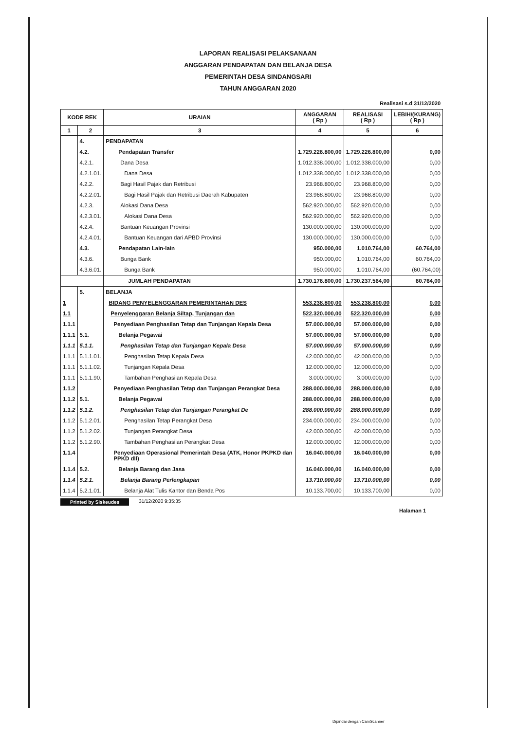LAPORAN REALISASI PELAKSANAAN
ANGGARAN PENDAPATAN DAN BELANJA DESA
PEMERINTAH DESA SINDANGSARI
TAHUN ANGGARAN 2020
Realisasi s.d 31/12/2020
| KODE REK | | URAIAN | ANGGARAN ( Rp ) | REALISASI ( Rp ) | LEBIH/(KURANG) ( Rp ) |
| --- | --- | --- | --- | --- | --- |
| 1 | 2 | 3 | 4 | 5 | 6 |
| | 4. | PENDAPATAN | | | |
| | 4.2. | Pendapatan Transfer | 1.729.226.800,00 | 1.729.226.800,00 | 0,00 |
| | 4.2.1. | Dana Desa | 1.012.338.000,00 | 1.012.338.000,00 | 0,00 |
| | 4.2.1.01. | Dana Desa | 1.012.338.000,00 | 1.012.338.000,00 | 0,00 |
| | 4.2.2. | Bagi Hasil Pajak dan Retribusi | 23.968.800,00 | 23.968.800,00 | 0,00 |
| | 4.2.2.01. | Bagi Hasil Pajak dan Retribusi Daerah Kabupaten | 23.968.800,00 | 23.968.800,00 | 0,00 |
| | 4.2.3. | Alokasi Dana Desa | 562.920.000,00 | 562.920.000,00 | 0,00 |
| | 4.2.3.01. | Alokasi Dana Desa | 562.920.000,00 | 562.920.000,00 | 0,00 |
| | 4.2.4. | Bantuan Keuangan Provinsi | 130.000.000,00 | 130.000.000,00 | 0,00 |
| | 4.2.4.01. | Bantuan Keuangan dari APBD Provinsi | 130.000.000,00 | 130.000.000,00 | 0,00 |
| | 4.3. | Pendapatan Lain-lain | 950.000,00 | 1.010.764,00 | 60.764,00 |
| | 4.3.6. | Bunga Bank | 950.000,00 | 1.010.764,00 | 60.764,00 |
| | 4.3.6.01. | Bunga Bank | 950.000,00 | 1.010.764,00 | (60.764,00) |
| | | JUMLAH PENDAPATAN | 1.730.176.800,00 | 1.730.237.564,00 | 60.764,00 |
| | 5. | BELANJA | | | |
| 1 | | BIDANG PENYELENGGARAN PEMERINTAHAN DES | 553.238.800,00 | 553.238.800,00 | 0,00 |
| 1.1 | | Penyelenggaran Belanja Siltap, Tunjangan dan | 522.320.000,00 | 522.320.000,00 | 0,00 |
| 1.1.1 | | Penyediaan Penghasilan Tetap dan Tunjangan Kepala Desa | 57.000.000,00 | 57.000.000,00 | 0,00 |
| 1.1.1 | 5.1. | Belanja Pegawai | 57.000.000,00 | 57.000.000,00 | 0,00 |
| 1.1.1 | 5.1.1. | Penghasilan Tetap dan Tunjangan Kepala Desa | 57.000.000,00 | 57.000.000,00 | 0,00 |
| 1.1.1 | 5.1.1.01. | Penghasilan Tetap Kepala Desa | 42.000.000,00 | 42.000.000,00 | 0,00 |
| 1.1.1 | 5.1.1.02. | Tunjangan Kepala Desa | 12.000.000,00 | 12.000.000,00 | 0,00 |
| 1.1.1 | 5.1.1.90. | Tambahan Penghasilan Kepala Desa | 3.000.000,00 | 3.000.000,00 | 0,00 |
| 1.1.2 | | Penyediaan Penghasilan Tetap dan Tunjangan Perangkat Desa | 288.000.000,00 | 288.000.000,00 | 0,00 |
| 1.1.2 | 5.1. | Belanja Pegawai | 288.000.000,00 | 288.000.000,00 | 0,00 |
| 1.1.2 | 5.1.2. | Penghasilan Tetap dan Tunjangan Perangkat De | 288.000.000,00 | 288.000.000,00 | 0,00 |
| 1.1.2 | 5.1.2.01. | Penghasilan Tetap Perangkat Desa | 234.000.000,00 | 234.000.000,00 | 0,00 |
| 1.1.2 | 5.1.2.02. | Tunjangan Perangkat Desa | 42.000.000,00 | 42.000.000,00 | 0,00 |
| 1.1.2 | 5.1.2.90. | Tambahan Penghasilan Perangkat Desa | 12.000.000,00 | 12.000.000,00 | 0,00 |
| 1.1.4 | | Penyediaan Operasional Pemerintah Desa (ATK, Honor PKPKD dan PPKD dll) | 16.040.000,00 | 16.040.000,00 | 0,00 |
| 1.1.4 | 5.2. | Belanja Barang dan Jasa | 16.040.000,00 | 16.040.000,00 | 0,00 |
| 1.1.4 | 5.2.1. | Belanja Barang Perlengkapan | 13.710.000,00 | 13.710.000,00 | 0,00 |
| 1.1.4 | 5.2.1.01. | Belanja Alat Tulis Kantor dan Benda Pos | 10.133.700,00 | 10.133.700,00 | 0,00 |
Printed by Siskeudes 31/12/2020 9:35:35
Halaman 1
Dipindai dengan CamScanner